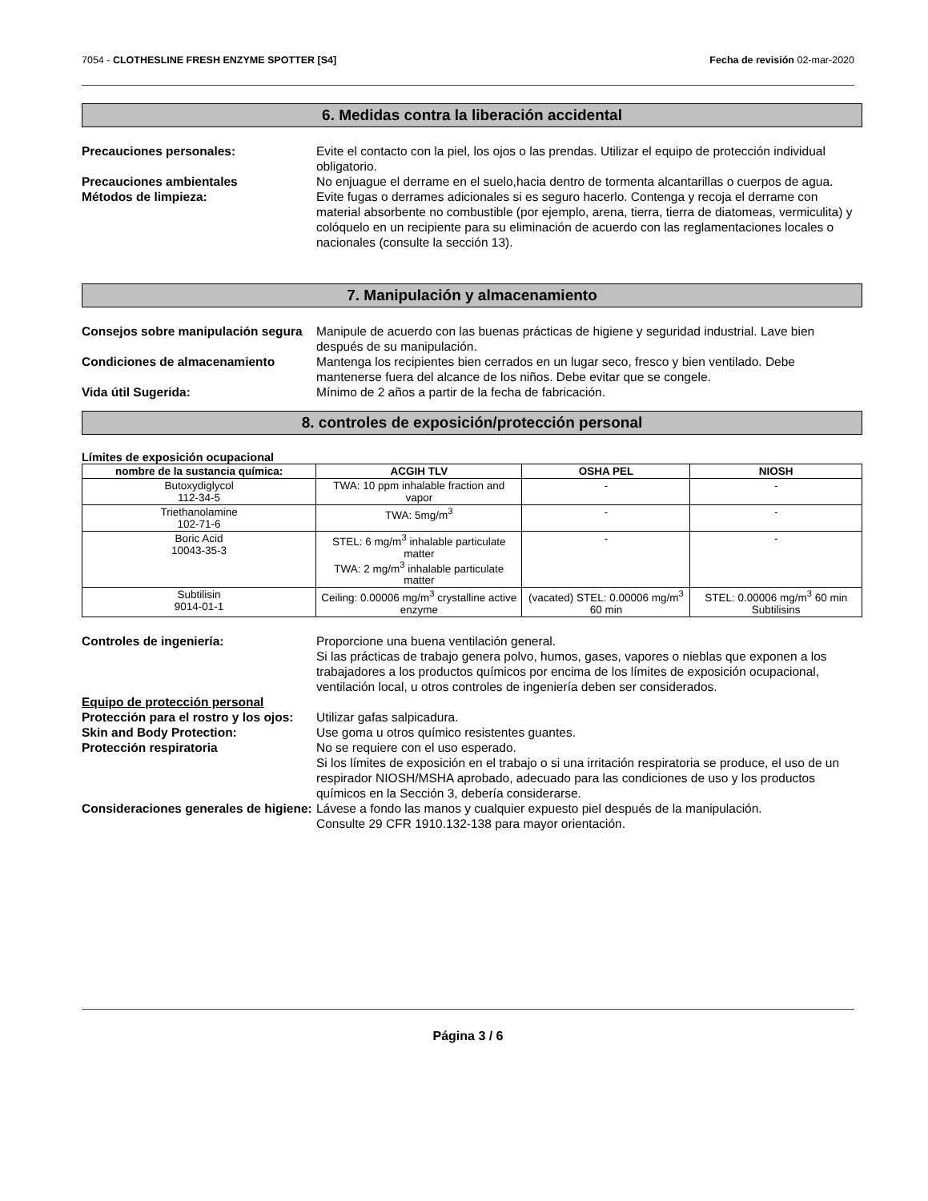7054 - CLOTHESLINE FRESH ENZYME SPOTTER [S4] Fecha de revisión 02-mar-2020
6. Medidas contra la liberación accidental
Precauciones personales: Evite el contacto con la piel, los ojos o las prendas. Utilizar el equipo de protección individual obligatorio.
Precauciones ambientales No enjuague el derrame en el suelo,hacia dentro de tormenta alcantarillas o cuerpos de agua.
Métodos de limpieza: Evite fugas o derrames adicionales si es seguro hacerlo. Contenga y recoja el derrame con material absorbente no combustible (por ejemplo, arena, tierra, tierra de diatomeas, vermiculita) y colóquelo en un recipiente para su eliminación de acuerdo con las reglamentaciones locales o nacionales (consulte la sección 13).
7. Manipulación y almacenamiento
Consejos sobre manipulación segura
Manipule de acuerdo con las buenas prácticas de higiene y seguridad industrial. Lave bien después de su manipulación.
Condiciones de almacenamiento Mantenga los recipientes bien cerrados en un lugar seco, fresco y bien ventilado. Debe mantenerse fuera del alcance de los niños. Debe evitar que se congele.
Vida útil Sugerida: Mínimo de 2 años a partir de la fecha de fabricación.
8. controles de exposición/protección personal
Límites de exposición ocupacional
| nombre de la sustancia química: | ACGIH TLV | OSHA PEL | NIOSH |
| --- | --- | --- | --- |
| Butoxydiglycol 112-34-5 | TWA: 10 ppm inhalable fraction and vapor | - | - |
| Triethanolamine 102-71-6 | TWA: 5mg/m<sup>3</sup> | - | - |
| Boric Acid 10043-35-3 | STEL: 6 mg/m<sup>3</sup> inhalable particulate matter TWA: 2 mg/m<sup>3</sup> inhalable particulate matter | - | - |
| Subtilisin 9014-01-1 | Ceiling: 0.00006 mg/m<sup>3</sup> crystalline active enzyme | (vacated) STEL: 0.00006 mg/m<sup>3</sup> 60 min | STEL: 0.00006 mg/m<sup>3</sup> 60 min Subtilisins |
Controles de ingeniería: Proporcione una buena ventilación general.
Si las prácticas de trabajo genera polvo, humos, gases, vapores o nieblas que exponen a los trabajadores a los productos químicos por encima de los límites de exposición ocupacional, ventilación local, u otros controles de ingeniería deben ser considerados.
Equipo de protección personal
Protección para el rostro y los ojos:
Utilizar gafas salpicadura.
Skin and Body Protection: Use goma u otros químico resistentes guantes.
Protección respiratoria No se requiere con el uso esperado.
Si los límites de exposición en el trabajo o si una irritación respiratoria se produce, el uso de un respirador NIOSH/MSHA aprobado, adecuado para las condiciones de uso y los productos químicos en la Sección 3, debería considerarse.
Consideraciones generales de higiene:
Lávese a fondo las manos y cualquier expuesto piel después de la manipulación.
Consulte 29 CFR 1910.132-138 para mayor orientación.
Página 3 / 6